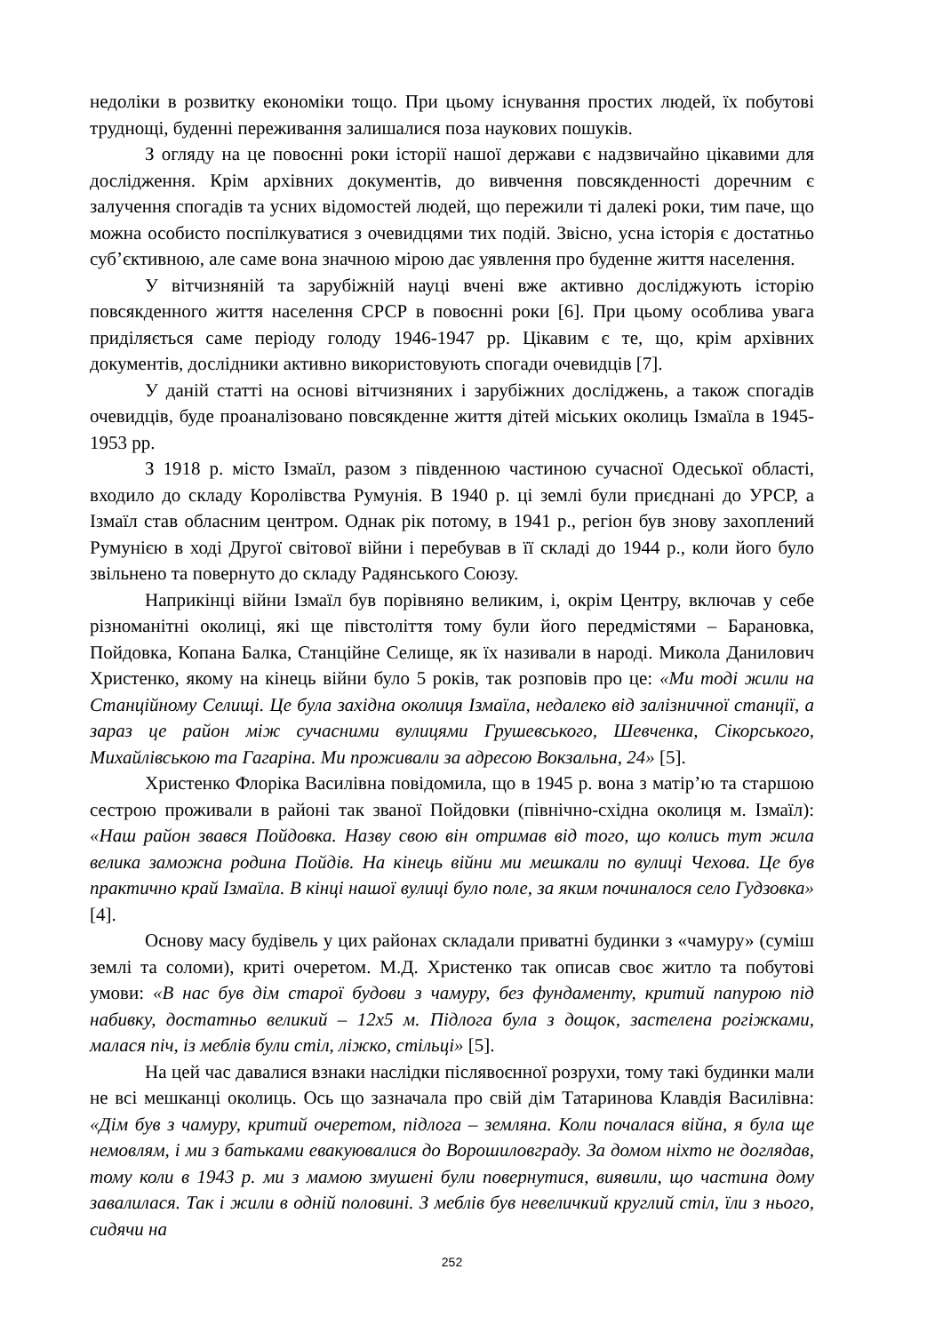недоліки в розвитку економіки тощо. При цьому існування простих людей, їх побутові труднощі, буденні переживання залишалися поза наукових пошуків.
З огляду на це повоєнні роки історії нашої держави є надзвичайно цікавими для дослідження. Крім архівних документів, до вивчення повсякденності доречним є залучення спогадів та усних відомостей людей, що пережили ті далекі роки, тим паче, що можна особисто поспілкуватися з очевидцями тих подій. Звісно, усна історія є достатньо суб’єктивною, але саме вона значною мірою дає уявлення про буденне життя населення.
У вітчизняній та зарубіжній науці вчені вже активно досліджують історію повсякденного життя населення СРСР в повоєнні роки [6]. При цьому особлива увага приділяється саме періоду голоду 1946-1947 рр. Цікавим є те, що, крім архівних документів, дослідники активно використовують спогади очевидців [7].
У даній статті на основі вітчизняних і зарубіжних досліджень, а також спогадів очевидців, буде проаналізовано повсякденне життя дітей міських околиць Ізмаїла в 1945-1953 рр.
З 1918 р. місто Ізмаїл, разом з південною частиною сучасної Одеської області, входило до складу Королівства Румунія. В 1940 р. ці землі були приєднані до УРСР, а Ізмаїл став обласним центром. Однак рік потому, в 1941 р., регіон був знову захоплений Румунією в ході Другої світової війни і перебував в її складі до 1944 р., коли його було звільнено та повернуто до складу Радянського Союзу.
Наприкінці війни Ізмаїл був порівняно великим, і, окрім Центру, включав у себе різноманітні околиці, які ще півстоліття тому були його передмістями – Барановка, Пойдовка, Копана Балка, Станційне Селище, як їх називали в народі. Микола Данилович Христенко, якому на кінець війни було 5 років, так розповів про це: «Ми тоді жили на Станційному Селищі. Це була західна околиця Ізмаїла, недалеко від залізничної станції, а зараз це район між сучасними вулицями Грушевського, Шевченка, Сікорського, Михайлівською та Гагаріна. Ми проживали за адресою Вокзальна, 24» [5].
Христенко Флоріка Василівна повідомила, що в 1945 р. вона з матір’ю та старшою сестрою проживали в районі так званої Пойдовки (північно-східна околиця м. Ізмаїл): «Наш район звався Пойдовка. Назву свою він отримав від того, що колись тут жила велика заможна родина Пойдів. На кінець війни ми мешкали по вулиці Чехова. Це був практично край Ізмаїла. В кінці нашої вулиці було поле, за яким починалося село Гудзовка» [4].
Основу масу будівель у цих районах складали приватні будинки з «чамуру» (суміш землі та соломи), криті очеретом. М.Д. Христенко так описав своє житло та побутові умови: «В нас був дім старої будови з чамуру, без фундаменту, критий папурою під набивку, достатньо великий – 12х5 м. Підлога була з дощок, застелена рогіжками, малася піч, із меблів були стіл, ліжко, стільці» [5].
На цей час давалися взнаки наслідки післявоєнної розрухи, тому такі будинки мали не всі мешканці околиць. Ось що зазначала про свій дім Татаринова Клавдія Василівна: «Дім був з чамуру, критий очеретом, підлога – земляна. Коли почалася війна, я була ще немовлям, і ми з батьками евакуювалися до Ворошиловграду. За домом ніхто не доглядав, тому коли в 1943 р. ми з мамою змушені були повернутися, виявили, що частина дому завалилася. Так і жили в одній половині. З меблів був невеличкий круглий стіл, їли з нього, сидячи на
252